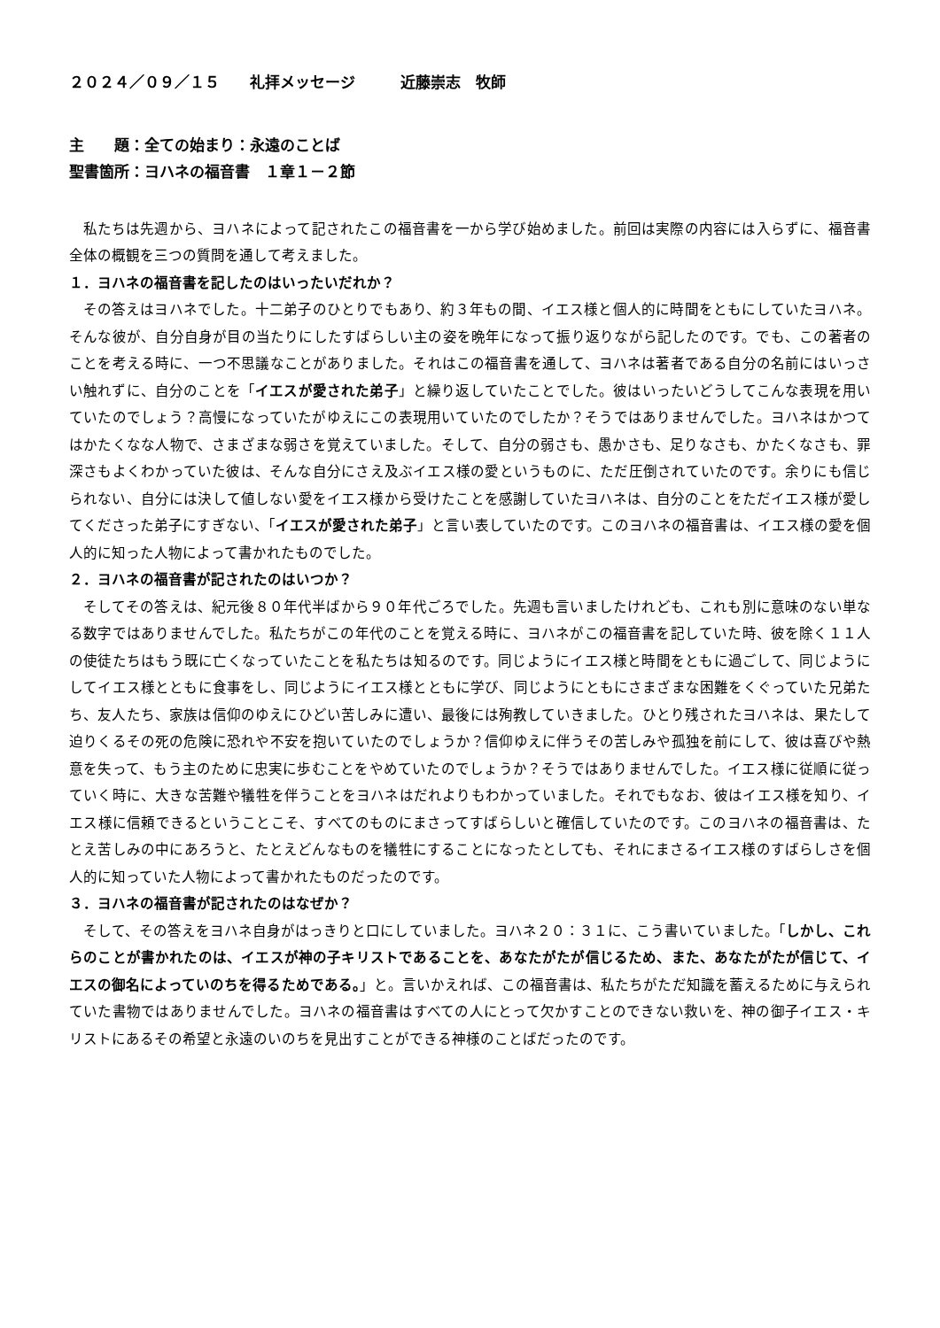２０２４／０９／１５　　礼拝メッセージ　　　近藤崇志　牧師
主　　題：全ての始まり：永遠のことば
聖書箇所：ヨハネの福音書　１章１－２節
私たちは先週から、ヨハネによって記されたこの福音書を一から学び始めました。前回は実際の内容には入らずに、福音書全体の概観を三つの質問を通して考えました。
１．ヨハネの福音書を記したのはいったいだれか？
その答えはヨハネでした。十二弟子のひとりでもあり、約３年もの間、イエス様と個人的に時間をともにしていたヨハネ。そんな彼が、自分自身が目の当たりにしたすばらしい主の姿を晩年になって振り返りながら記したのです。でも、この著者のことを考える時に、一つ不思議なことがありました。それはこの福音書を通して、ヨハネは著者である自分の名前にはいっさい触れずに、自分のことを「イエスが愛された弟子」と繰り返していたことでした。彼はいったいどうしてこんな表現を用いていたのでしょう？高慢になっていたがゆえにこの表現用いていたのでしたか？そうではありませんでした。ヨハネはかつてはかたくなな人物で、さまざまな弱さを覚えていました。そして、自分の弱さも、愚かさも、足りなさも、かたくなさも、罪深さもよくわかっていた彼は、そんな自分にさえ及ぶイエス様の愛というものに、ただ圧倒されていたのです。余りにも信じられない、自分には決して値しない愛をイエス様から受けたことを感謝していたヨハネは、自分のことをただイエス様が愛してくださった弟子にすぎない、「イエスが愛された弟子」と言い表していたのです。このヨハネの福音書は、イエス様の愛を個人的に知った人物によって書かれたものでした。
２．ヨハネの福音書が記されたのはいつか？
そしてその答えは、紀元後８０年代半ばから９０年代ごろでした。先週も言いましたけれども、これも別に意味のない単なる数字ではありませんでした。私たちがこの年代のことを覚える時に、ヨハネがこの福音書を記していた時、彼を除く１１人の使徒たちはもう既に亡くなっていたことを私たちは知るのです。同じようにイエス様と時間をともに過ごして、同じようにしてイエス様とともに食事をし、同じようにイエス様とともに学び、同じようにともにさまざまな困難をくぐっていた兄弟たち、友人たち、家族は信仰のゆえにひどい苦しみに遭い、最後には殉教していきました。ひとり残されたヨハネは、果たして迫りくるその死の危険に恐れや不安を抱いていたのでしょうか？信仰ゆえに伴うその苦しみや孤独を前にして、彼は喜びや熱意を失って、もう主のために忠実に歩むことをやめていたのでしょうか？そうではありませんでした。イエス様に従順に従っていく時に、大きな苦難や犠牲を伴うことをヨハネはだれよりもわかっていました。それでもなお、彼はイエス様を知り、イエス様に信頼できるということこそ、すべてのものにまさってすばらしいと確信していたのです。このヨハネの福音書は、たとえ苦しみの中にあろうと、たとえどんなものを犠牲にすることになったとしても、それにまさるイエス様のすばらしさを個人的に知っていた人物によって書かれたものだったのです。
３．ヨハネの福音書が記されたのはなぜか？
そして、その答えをヨハネ自身がはっきりと口にしていました。ヨハネ２０：３１に、こう書いていました。「しかし、これらのことが書かれたのは、イエスが神の子キリストであることを、あなたがたが信じるため、また、あなたがたが信じて、イエスの御名によっていのちを得るためである。」と。言いかえれば、この福音書は、私たちがただ知識を蓄えるために与えられていた書物ではありませんでした。ヨハネの福音書はすべての人にとって欠かすことのできない救いを、神の御子イエス・キリストにあるその希望と永遠のいのちを見出すことができる神様のことばだったのです。